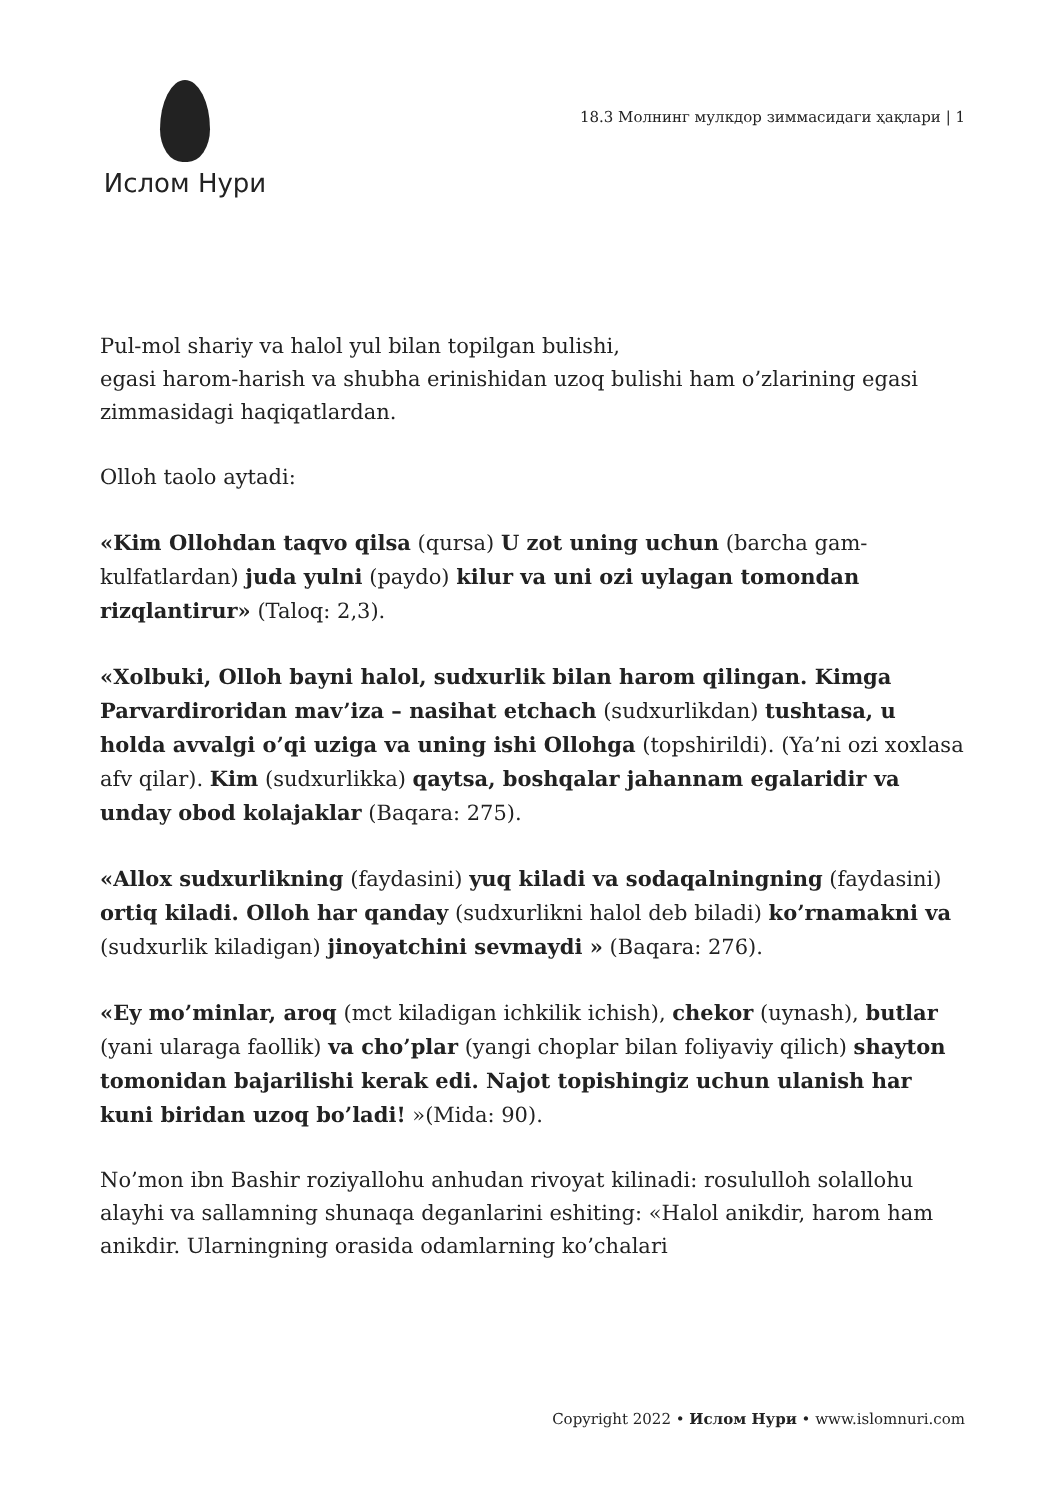Ислом Нури
18.3 Молнинг мулкдор зиммасидаги ҳақлари | 1
Pul-mol shariy va halol yul bilan topilgan bulishi,
egasi harom-harish va shubha erinishidan uzoq bulishi ham o’zlarining egasi
zimmasidagi haqiqatlardan.
Olloh taolo aytadi:
«Kim Ollohdan taqvo qilsa (qursa) U zot uning uchun (barcha gam-kulfatlardan) juda yulni (paydo) kilur va uni ozi uylagan tomondan rizqlantirur» (Taloq: 2,3).
«Xolbuki, Olloh bayni halol, sudxurlik bilan harom qilingan. Kimga Parvardiroridan mav’iza – nasihat etchach (sudxurlikdan) tushtasa, u holda avvalgi o’qi uziga va uning ishi Ollohga (topshirildi). (Ya’ni ozi xoxlasa afv qilar). Kim (sudxurlikka) qaytsa, boshqalar jahannam egalaridir va unday obod kolajaklar (Baqara: 275).
«Allox sudxurlikning (faydasini) yuq kiladi va sodaqalningning (faydasini) ortiq kiladi. Olloh har qanday (sudxurlikni halol deb biladi) ko’rnamakni va (sudxurlik kiladigan) jinoyatchini sevmaydi » (Baqara: 276).
«Ey mo’minlar, aroq (mct kiladigan ichkilik ichish), chekor (uynash), butlar (yani ularaga faollik) va cho’plar (yangi choplar bilan foliyaviy qilich) shayton tomonidan bajarilishi kerak edi. Najot topishingiz uchun ulanish har kuni biridan uzoq bo’ladi! »(Mida: 90).
No’mon ibn Bashir roziyallohu anhudan rivoyat kilinadi: rosululloh solallohu alayhi va sallamning shunaqa deganlarini eshiting: «Halol anikdir, harom ham anikdir. Ularningning orasida odamlarning ko’chalari
Copyright 2022 • Ислом Нури • www.islomnuri.com